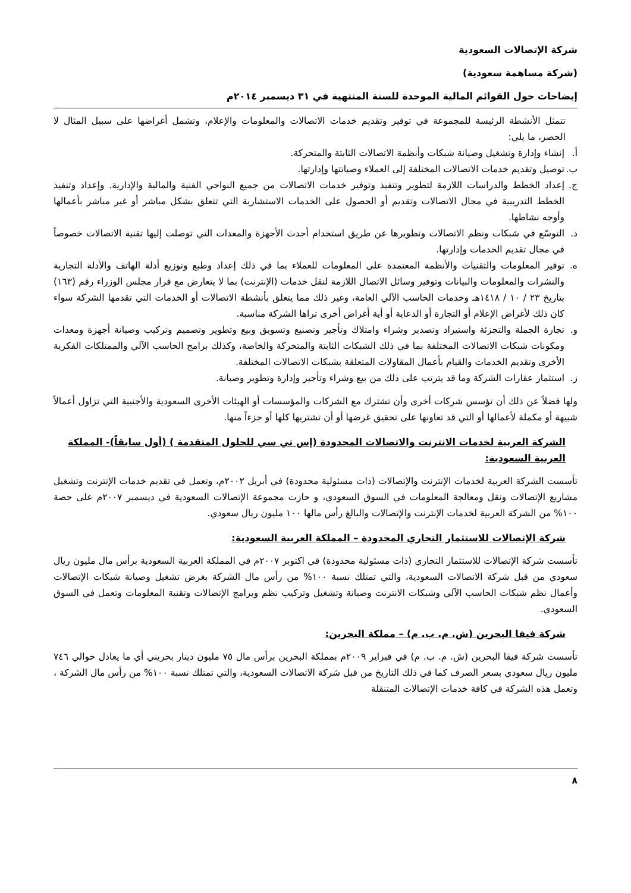شركة الإتصالات السعودية
(شركة مساهمة سعودية)
إيضاحات حول القوائم المالية الموحدة للسنة المنتهية في ٣١ ديسمبر ٢٠١٤م
تتمثل الأنشطة الرئيسة للمجموعة في توفير وتقديم خدمات الاتصالات والمعلومات والإعلام، وتشمل أغراضها على سبيل المثال لا الحصر، ما يلي:
أ. إنشاء وإدارة وتشغيل وصيانة شبكات وأنظمة الاتصالات الثابتة والمتحركة.
ب. توصيل وتقديم خدمات الاتصالات المختلفة إلى العملاء وصيانتها وإدارتها.
ج. إعداد الخطط والدراسات اللازمة لتطوير وتنفيذ وتوفير خدمات الاتصالات من جميع النواحي الفنية والمالية والإدارية. وإعداد وتنفيذ الخطط التدريبية في مجال الاتصالات وتقديم أو الحصول على الخدمات الاستشارية التي تتعلق بشكل مباشر أو غير مباشر بأعمالها وأوجه نشاطها.
د. التوسّع في شبكات ونظم الاتصالات وتطويرها عن طريق استخدام أحدث الأجهزة والمعدات التي توصلت إليها تقنية الاتصالات خصوصاً في مجال تقديم الخدمات وإدارتها.
ه. توفير المعلومات والتقنيات والأنظمة المعتمدة على المعلومات للعملاء بما في ذلك إعداد وطبع وتوزيع أدلة الهاتف والأدلة التجارية والنشرات والمعلومات والبيانات وتوفير وسائل الاتصال اللازمة لنقل خدمات (الإنترنت) بما لا يتعارض مع قرار مجلس الوزراء رقم (١٦٣) بتاريخ ٢٣ / ١٠ / ١٤١٨هـ وخدمات الحاسب الآلي العامة، وغير ذلك مما يتعلق بأنشطة الاتصالات أو الخدمات التي تقدمها الشركة سواء كان ذلك لأغراض الإعلام أو التجارة أو الدعاية أو أية أغراض أخرى تراها الشركة مناسبة.
و. تجارة الجملة والتجزئة واستيراد وتصدير وشراء وامتلاك وتأجير وتصنيع وتسويق وبيع وتطوير وتصميم وتركيب وصيانة أجهزة ومعدات ومكونات شبكات الاتصالات المختلفة بما في ذلك الشبكات الثابتة والمتحركة والخاصة، وكذلك برامج الحاسب الآلي والممتلكات الفكرية الأخرى وتقديم الخدمات والقيام بأعمال المقاولات المتعلقة بشبكات الاتصالات المختلفة.
ز. استثمار عقارات الشركة وما قد يترتب على ذلك من بيع وشراء وتأجير وإدارة وتطوير وصيانة.
ولها فضلاً عن ذلك أن تؤسس شركات أخرى وأن تشترك مع الشركات والمؤسسات أو الهيئات الأخرى السعودية والأجنبية التي تزاول أعمالاً شبيهة أو مكملة لأعمالها أو التي قد تعاونها على تحقيق غرضها أو أن تشتريها كلها أو جزءاً منها.
الشركة العربية لخدمات الانترنت والاتصالات المحدودة (إس تي سي للحلول المتقدمة ) (أول سابقاً)- المملكة العربية السعودية:
تأسست الشركة العربية لخدمات الإنترنت والإتصالات (ذات مسئولية محدودة) في أبريل ٢٠٠٢م، وتعمل في تقديم خدمات الإنترنت وتشغيل مشاريع الإتصالات ونقل ومعالجة المعلومات في السوق السعودي، و حازت مجموعة الإتصالات السعودية في ديسمبر ٢٠٠٧م على حصة ١٠٠% من الشركة العربية لخدمات الإنترنت والإتصالات والبالغ رأس مالها ١٠٠ مليون ريال سعودي.
شركة الإتصالات للاستثمار التجاري المحدودة – المملكة العربية السعودية:
تأسست شركة الإتصالات للاستثمار التجاري (ذات مسئولية محدودة) في اكتوبر ٢٠٠٧م في المملكة العربية السعودية برأس مال مليون ريال سعودي من قبل شركة الاتصالات السعودية، والتي تمتلك نسبة ١٠٠% من رأس مال الشركة بغرض تشغيل وصيانة شبكات الإتصالات وأعمال نظم شبكات الحاسب الآلي وشبكات الانترنت وصيانة وتشغيل وتركيب نظم وبرامج الإتصالات وتقنية المعلومات وتعمل في السوق السعودي.
شركة فيفا البحرين (ش. م. ب. م) – مملكة البحرين:
تأسست شركة فيفا البحرين (ش. م. ب. م) في فبراير ٢٠٠٩م بمملكة البحرين برأس مال ٧٥ مليون دينار بحريني أي ما يعادل حوالي ٧٤٦ مليون ريال سعودي بسعر الصرف كما في ذلك التاريخ من قبل شركة الاتصالات السعودية، والتي تمتلك نسبة ١٠٠% من رأس مال الشركة ، وتعمل هذه الشركة في كافة خدمات الإتصالات المتنقلة
٨